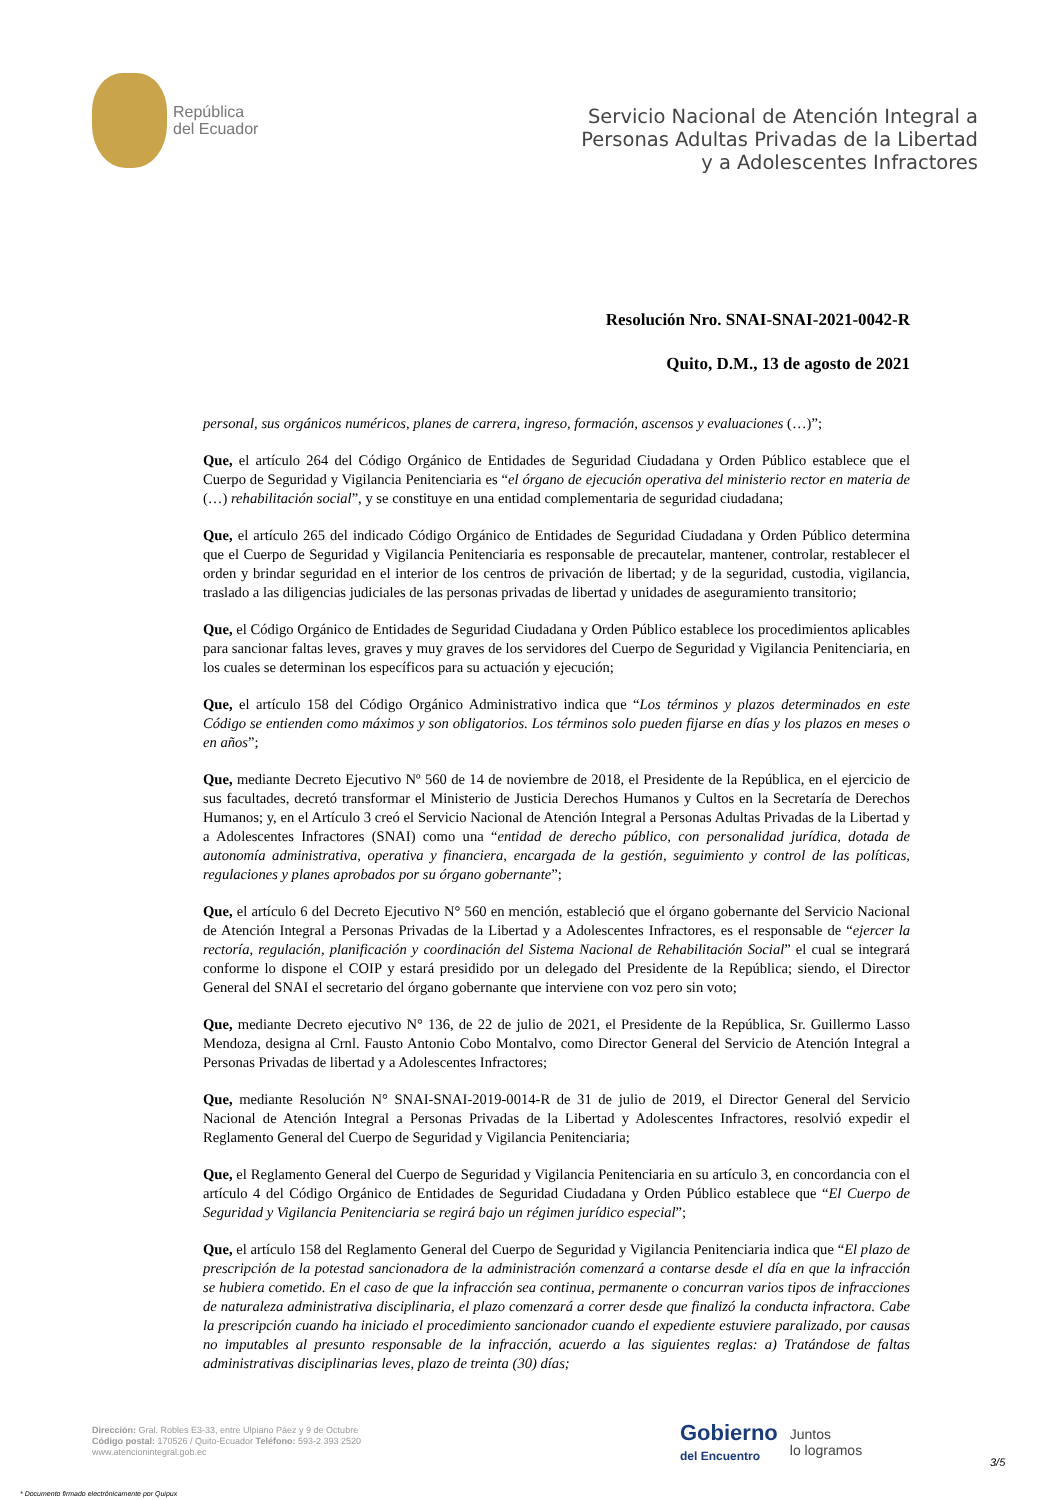República
del Ecuador
Servicio Nacional de Atención Integral a
Personas Adultas Privadas de la Libertad
y a Adolescentes Infractores
Resolución Nro. SNAI-SNAI-2021-0042-R
Quito, D.M., 13 de agosto de 2021
personal, sus orgánicos numéricos, planes de carrera, ingreso, formación, ascensos y evaluaciones (…)”;
Que, el artículo 264 del Código Orgánico de Entidades de Seguridad Ciudadana y Orden Público establece que el Cuerpo de Seguridad y Vigilancia Penitenciaria es “el órgano de ejecución operativa del ministerio rector en materia de (…) rehabilitación social”, y se constituye en una entidad complementaria de seguridad ciudadana;
Que, el artículo 265 del indicado Código Orgánico de Entidades de Seguridad Ciudadana y Orden Público determina que el Cuerpo de Seguridad y Vigilancia Penitenciaria es responsable de precautelar, mantener, controlar, restablecer el orden y brindar seguridad en el interior de los centros de privación de libertad; y de la seguridad, custodia, vigilancia, traslado a las diligencias judiciales de las personas privadas de libertad y unidades de aseguramiento transitorio;
Que, el Código Orgánico de Entidades de Seguridad Ciudadana y Orden Público establece los procedimientos aplicables para sancionar faltas leves, graves y muy graves de los servidores del Cuerpo de Seguridad y Vigilancia Penitenciaria, en los cuales se determinan los específicos para su actuación y ejecución;
Que, el artículo 158 del Código Orgánico Administrativo indica que “Los términos y plazos determinados en este Código se entienden como máximos y son obligatorios. Los términos solo pueden fijarse en días y los plazos en meses o en años”;
Que, mediante Decreto Ejecutivo Nº 560 de 14 de noviembre de 2018, el Presidente de la República, en el ejercicio de sus facultades, decretó transformar el Ministerio de Justicia Derechos Humanos y Cultos en la Secretaría de Derechos Humanos; y, en el Artículo 3 creó el Servicio Nacional de Atención Integral a Personas Adultas Privadas de la Libertad y a Adolescentes Infractores (SNAI) como una “entidad de derecho público, con personalidad jurídica, dotada de autonomía administrativa, operativa y financiera, encargada de la gestión, seguimiento y control de las políticas, regulaciones y planes aprobados por su órgano gobernante”;
Que, el artículo 6 del Decreto Ejecutivo N° 560 en mención, estableció que el órgano gobernante del Servicio Nacional de Atención Integral a Personas Privadas de la Libertad y a Adolescentes Infractores, es el responsable de “ejercer la rectoría, regulación, planificación y coordinación del Sistema Nacional de Rehabilitación Social” el cual se integrará conforme lo dispone el COIP y estará presidido por un delegado del Presidente de la República; siendo, el Director General del SNAI el secretario del órgano gobernante que interviene con voz pero sin voto;
Que, mediante Decreto ejecutivo N° 136, de 22 de julio de 2021, el Presidente de la República, Sr. Guillermo Lasso Mendoza, designa al Crnl. Fausto Antonio Cobo Montalvo, como Director General del Servicio de Atención Integral a Personas Privadas de libertad y a Adolescentes Infractores;
Que, mediante Resolución N° SNAI-SNAI-2019-0014-R de 31 de julio de 2019, el Director General del Servicio Nacional de Atención Integral a Personas Privadas de la Libertad y Adolescentes Infractores, resolvió expedir el Reglamento General del Cuerpo de Seguridad y Vigilancia Penitenciaria;
Que, el Reglamento General del Cuerpo de Seguridad y Vigilancia Penitenciaria en su artículo 3, en concordancia con el artículo 4 del Código Orgánico de Entidades de Seguridad Ciudadana y Orden Público establece que “El Cuerpo de Seguridad y Vigilancia Penitenciaria se regirá bajo un régimen jurídico especial”;
Que, el artículo 158 del Reglamento General del Cuerpo de Seguridad y Vigilancia Penitenciaria indica que “El plazo de prescripción de la potestad sancionadora de la administración comenzará a contarse desde el día en que la infracción se hubiera cometido. En el caso de que la infracción sea continua, permanente o concurran varios tipos de infracciones de naturaleza administrativa disciplinaria, el plazo comenzará a correr desde que finalizó la conducta infractora. Cabe la prescripción cuando ha iniciado el procedimiento sancionador cuando el expediente estuviere paralizado, por causas no imputables al presunto responsable de la infracción, acuerdo a las siguientes reglas: a) Tratándose de faltas administrativas disciplinarias leves, plazo de treinta (30) días;
Dirección: Gral. Robles E3-33, entre Ulpiano Páez y 9 de Octubre
Código postal: 170526 / Quito-Ecuador Teléfono: 593-2 393 2520
www.atencionintegral.gob.ec
Gobierno
del Encuentro
Juntos
lo logramos
3/5
* Documento firmado electrónicamente por Quipux